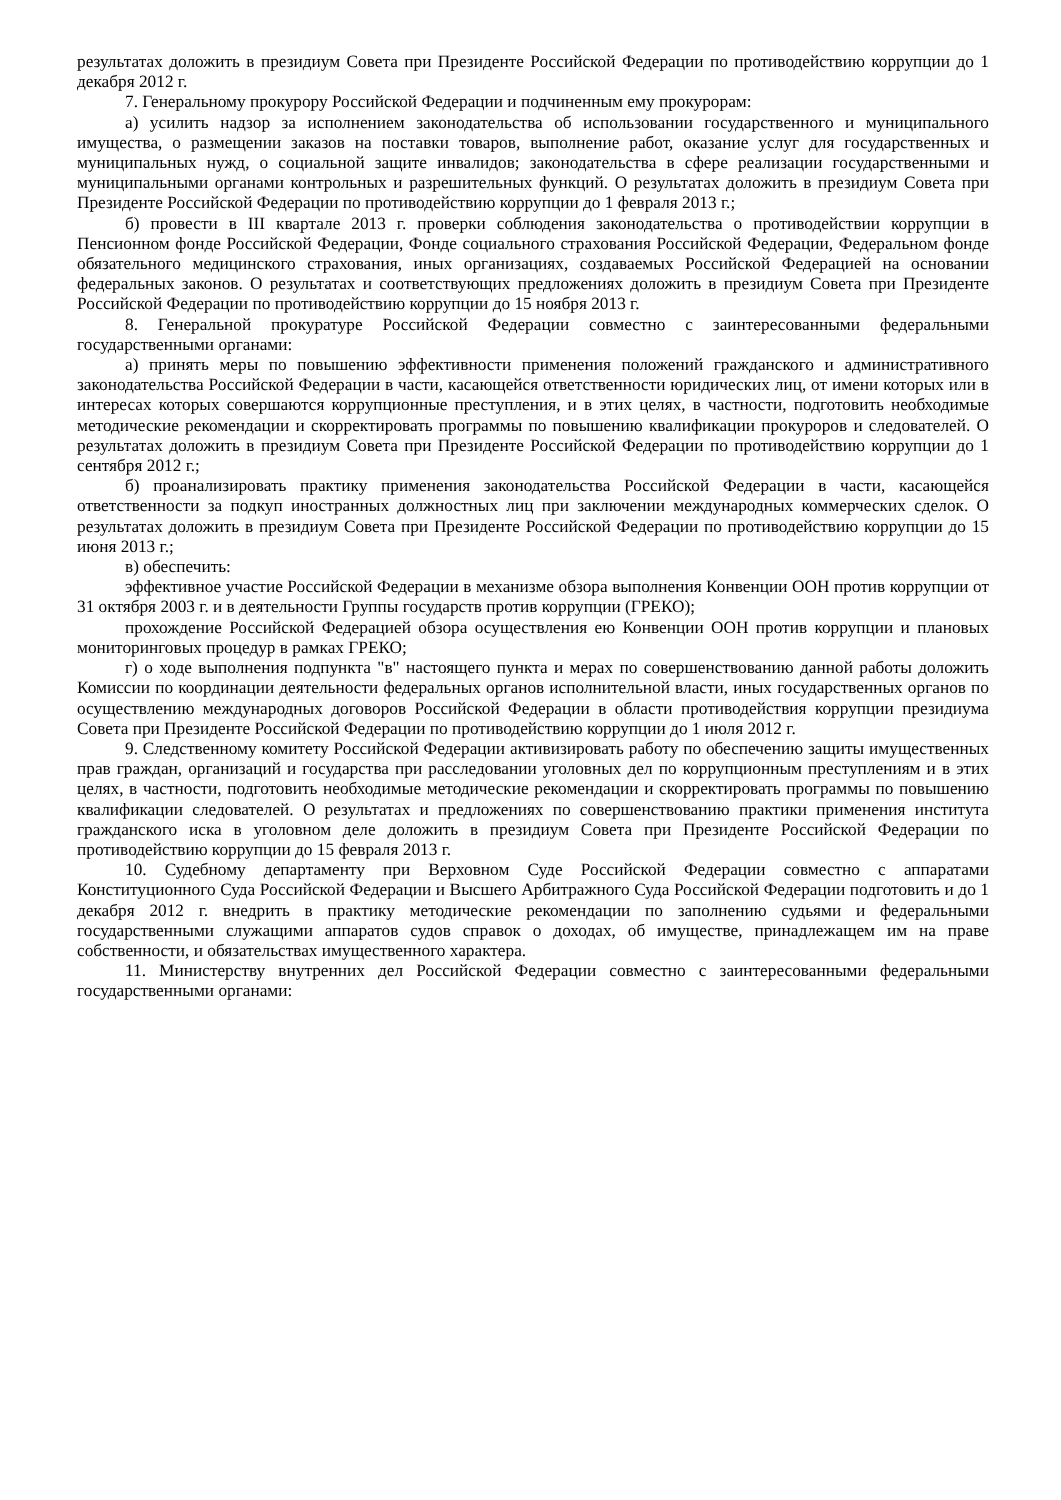результатах доложить в президиум Совета при Президенте Российской Федерации по противодействию коррупции до 1 декабря 2012 г.
7. Генеральному прокурору Российской Федерации и подчиненным ему прокурорам:
а) усилить надзор за исполнением законодательства об использовании государственного и муниципального имущества, о размещении заказов на поставки товаров, выполнение работ, оказание услуг для государственных и муниципальных нужд, о социальной защите инвалидов; законодательства в сфере реализации государственными и муниципальными органами контрольных и разрешительных функций. О результатах доложить в президиум Совета при Президенте Российской Федерации по противодействию коррупции до 1 февраля 2013 г.;
б) провести в III квартале 2013 г. проверки соблюдения законодательства о противодействии коррупции в Пенсионном фонде Российской Федерации, Фонде социального страхования Российской Федерации, Федеральном фонде обязательного медицинского страхования, иных организациях, создаваемых Российской Федерацией на основании федеральных законов. О результатах и соответствующих предложениях доложить в президиум Совета при Президенте Российской Федерации по противодействию коррупции до 15 ноября 2013 г.
8. Генеральной прокуратуре Российской Федерации совместно с заинтересованными федеральными государственными органами:
а) принять меры по повышению эффективности применения положений гражданского и административного законодательства Российской Федерации в части, касающейся ответственности юридических лиц, от имени которых или в интересах которых совершаются коррупционные преступления, и в этих целях, в частности, подготовить необходимые методические рекомендации и скорректировать программы по повышению квалификации прокуроров и следователей. О результатах доложить в президиум Совета при Президенте Российской Федерации по противодействию коррупции до 1 сентября 2012 г.;
б) проанализировать практику применения законодательства Российской Федерации в части, касающейся ответственности за подкуп иностранных должностных лиц при заключении международных коммерческих сделок. О результатах доложить в президиум Совета при Президенте Российской Федерации по противодействию коррупции до 15 июня 2013 г.;
в) обеспечить:
эффективное участие Российской Федерации в механизме обзора выполнения Конвенции ООН против коррупции от 31 октября 2003 г. и в деятельности Группы государств против коррупции (ГРЕКО);
прохождение Российской Федерацией обзора осуществления ею Конвенции ООН против коррупции и плановых мониторинговых процедур в рамках ГРЕКО;
г) о ходе выполнения подпункта "в" настоящего пункта и мерах по совершенствованию данной работы доложить Комиссии по координации деятельности федеральных органов исполнительной власти, иных государственных органов по осуществлению международных договоров Российской Федерации в области противодействия коррупции президиума Совета при Президенте Российской Федерации по противодействию коррупции до 1 июля 2012 г.
9. Следственному комитету Российской Федерации активизировать работу по обеспечению защиты имущественных прав граждан, организаций и государства при расследовании уголовных дел по коррупционным преступлениям и в этих целях, в частности, подготовить необходимые методические рекомендации и скорректировать программы по повышению квалификации следователей. О результатах и предложениях по совершенствованию практики применения института гражданского иска в уголовном деле доложить в президиум Совета при Президенте Российской Федерации по противодействию коррупции до 15 февраля 2013 г.
10. Судебному департаменту при Верховном Суде Российской Федерации совместно с аппаратами Конституционного Суда Российской Федерации и Высшего Арбитражного Суда Российской Федерации подготовить и до 1 декабря 2012 г. внедрить в практику методические рекомендации по заполнению судьями и федеральными государственными служащими аппаратов судов справок о доходах, об имуществе, принадлежащем им на праве собственности, и обязательствах имущественного характера.
11. Министерству внутренних дел Российской Федерации совместно с заинтересованными федеральными государственными органами: